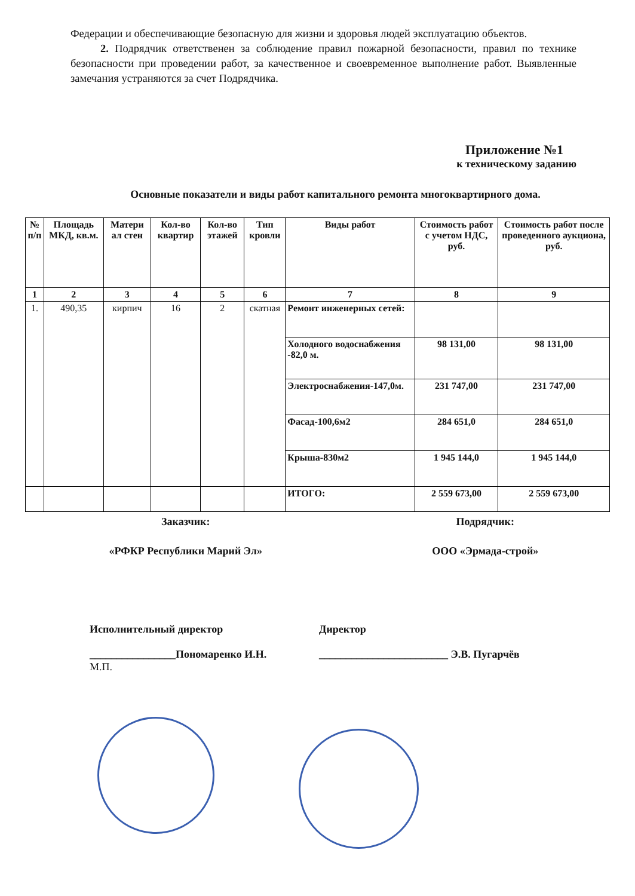Федерации и обеспечивающие безопасную для жизни и здоровья людей эксплуатацию объектов.
2. Подрядчик ответственен за соблюдение правил пожарной безопасности, правил по технике безопасности при проведении работ, за качественное и своевременное выполнение работ. Выявленные замечания устраняются за счет Подрядчика.
Приложение №1
к техническому заданию
Основные показатели и виды работ капитального ремонта многоквартирного дома.
| № п/п | Площадь МКД, кв.м. | Матери ал стен | Кол-во квартир | Кол-во этажей | Тип кровли | Виды работ | Стоимость работ с учетом НДС, руб. | Стоимость работ после проведенного аукциона, руб. |
| --- | --- | --- | --- | --- | --- | --- | --- | --- |
| 1 | 2 | 3 | 4 | 5 | 6 | 7 | 8 | 9 |
| 1. | 490,35 | кирпич | 16 | 2 | скатная | Ремонт инженерных сетей: | | |
| | | | | | | Холодного водоснабжения -82,0 м. | 98 131,00 | 98 131,00 |
| | | | | | | Электроснабжения-147,0м. | 231 747,00 | 231 747,00 |
| | | | | | | Фасад-100,6м2 | 284 651,0 | 284 651,0 |
| | | | | | | Крыша-830м2 | 1 945 144,0 | 1 945 144,0 |
| | | | | | | ИТОГО: | 2 559 673,00 | 2 559 673,00 |
Заказчик: Подрядчик:
«РФКР Республики Марий Эл» ООО «Эрмада-строй»
Исполнительный директор
________________Пономаренко И.Н.
М.П.
Директор
________________________ Э.В. Пугарчёв